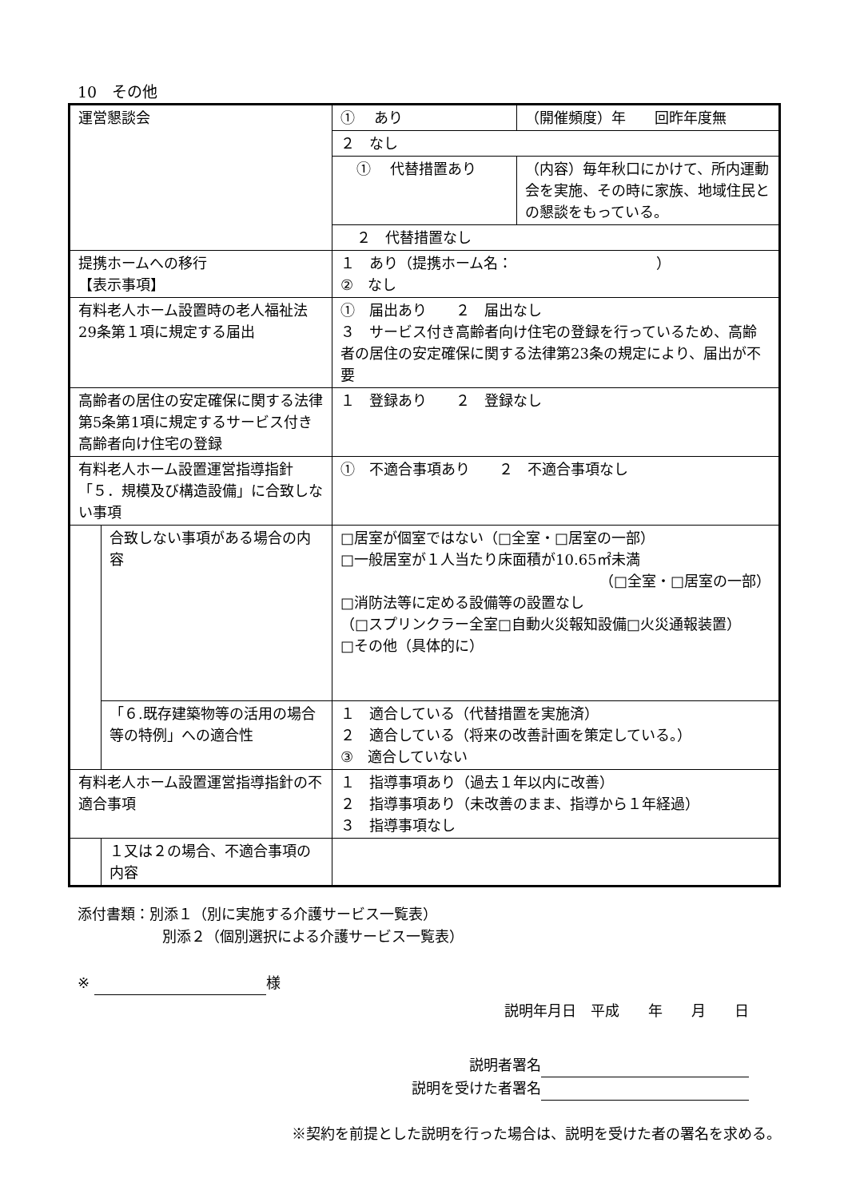10　その他
| 運営懇談会 | | ① あり | （開催頻度）年 回昨年度無 |
| | | ２ なし | |
| | | ① 代替措置あり | （内容）毎年秋口にかけて、所内運動会を実施、その時に家族、地域住民との懇談をもっている。 |
| | | ２ 代替措置なし | |
| 提携ホームへの移行 【表示事項】 | | １ あり（提携ホーム名： ） ② なし | |
| 有料老人ホーム設置時の老人福祉法29条第１項に規定する届出 | | ① 届出あり ２ 届出なし ３ サービス付き高齢者向け住宅の登録を行っているため、高齢者の居住の安定確保に関する法律第23条の規定により、届出が不要 | |
| 高齢者の居住の安定確保に関する法律第5条第1項に規定するサービス付き高齢者向け住宅の登録 | | １ 登録あり ２ 登録なし | |
| 有料老人ホーム設置運営指導指針「５．規模及び構造設備」に合致しない事項 | | ① 不適合事項あり ２ 不適合事項なし | |
| | 合致しない事項がある場合の内容 | □居室が個室ではない（□全室・□居室の一部） □一般居室が１人当たり床面積が10.65㎡未満 （□全室・□居室の一部） □消防法等に定める設備等の設置なし （□スプリンクラー全室□自動火災報知設備□火災通報装置） □その他（具体的に） | |
| | 「６.既存建築物等の活用の場合等の特例」への適合性 | １ 適合している（代替措置を実施済） ２ 適合している（将来の改善計画を策定している。） ③ 適合していない | |
| 有料老人ホーム設置運営指導指針の不適合事項 | | １ 指導事項あり（過去１年以内に改善） ２ 指導事項あり（未改善のまま、指導から１年経過） ３ 指導事項なし | |
| | １又は２の場合、不適合事項の内容 | | |
添付書類：別添１（別に実施する介護サービス一覧表）
別添２（個別選択による介護サービス一覧表）
※ 様
説明年月日　平成　　年　　月　　日
説明者署名
説明を受けた者署名
※契約を前提とした説明を行った場合は、説明を受けた者の署名を求める。